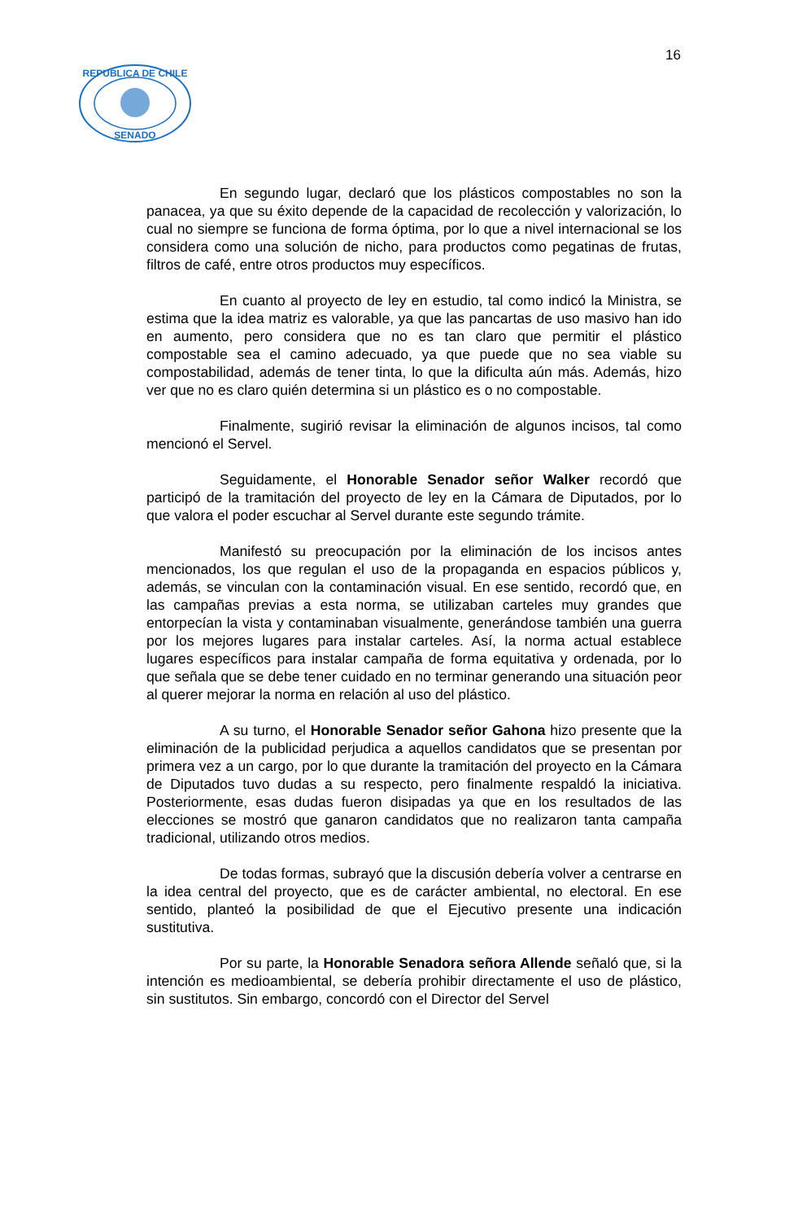16
REPUBLICA DE CHILE
SENADO
En segundo lugar, declaró que los plásticos compostables no son la panacea, ya que su éxito depende de la capacidad de recolección y valorización, lo cual no siempre se funciona de forma óptima, por lo que a nivel internacional se los considera como una solución de nicho, para productos como pegatinas de frutas, filtros de café, entre otros productos muy específicos.
En cuanto al proyecto de ley en estudio, tal como indicó la Ministra, se estima que la idea matriz es valorable, ya que las pancartas de uso masivo han ido en aumento, pero considera que no es tan claro que permitir el plástico compostable sea el camino adecuado, ya que puede que no sea viable su compostabilidad, además de tener tinta, lo que la dificulta aún más. Además, hizo ver que no es claro quién determina si un plástico es o no compostable.
Finalmente, sugirió revisar la eliminación de algunos incisos, tal como mencionó el Servel.
Seguidamente, el Honorable Senador señor Walker recordó que participó de la tramitación del proyecto de ley en la Cámara de Diputados, por lo que valora el poder escuchar al Servel durante este segundo trámite.
Manifestó su preocupación por la eliminación de los incisos antes mencionados, los que regulan el uso de la propaganda en espacios públicos y, además, se vinculan con la contaminación visual. En ese sentido, recordó que, en las campañas previas a esta norma, se utilizaban carteles muy grandes que entorpecían la vista y contaminaban visualmente, generándose también una guerra por los mejores lugares para instalar carteles. Así, la norma actual establece lugares específicos para instalar campaña de forma equitativa y ordenada, por lo que señala que se debe tener cuidado en no terminar generando una situación peor al querer mejorar la norma en relación al uso del plástico.
A su turno, el Honorable Senador señor Gahona hizo presente que la eliminación de la publicidad perjudica a aquellos candidatos que se presentan por primera vez a un cargo, por lo que durante la tramitación del proyecto en la Cámara de Diputados tuvo dudas a su respecto, pero finalmente respaldó la iniciativa. Posteriormente, esas dudas fueron disipadas ya que en los resultados de las elecciones se mostró que ganaron candidatos que no realizaron tanta campaña tradicional, utilizando otros medios.
De todas formas, subrayó que la discusión debería volver a centrarse en la idea central del proyecto, que es de carácter ambiental, no electoral. En ese sentido, planteó la posibilidad de que el Ejecutivo presente una indicación sustitutiva.
Por su parte, la Honorable Senadora señora Allende señaló que, si la intención es medioambiental, se debería prohibir directamente el uso de plástico, sin sustitutos. Sin embargo, concordó con el Director del Servel